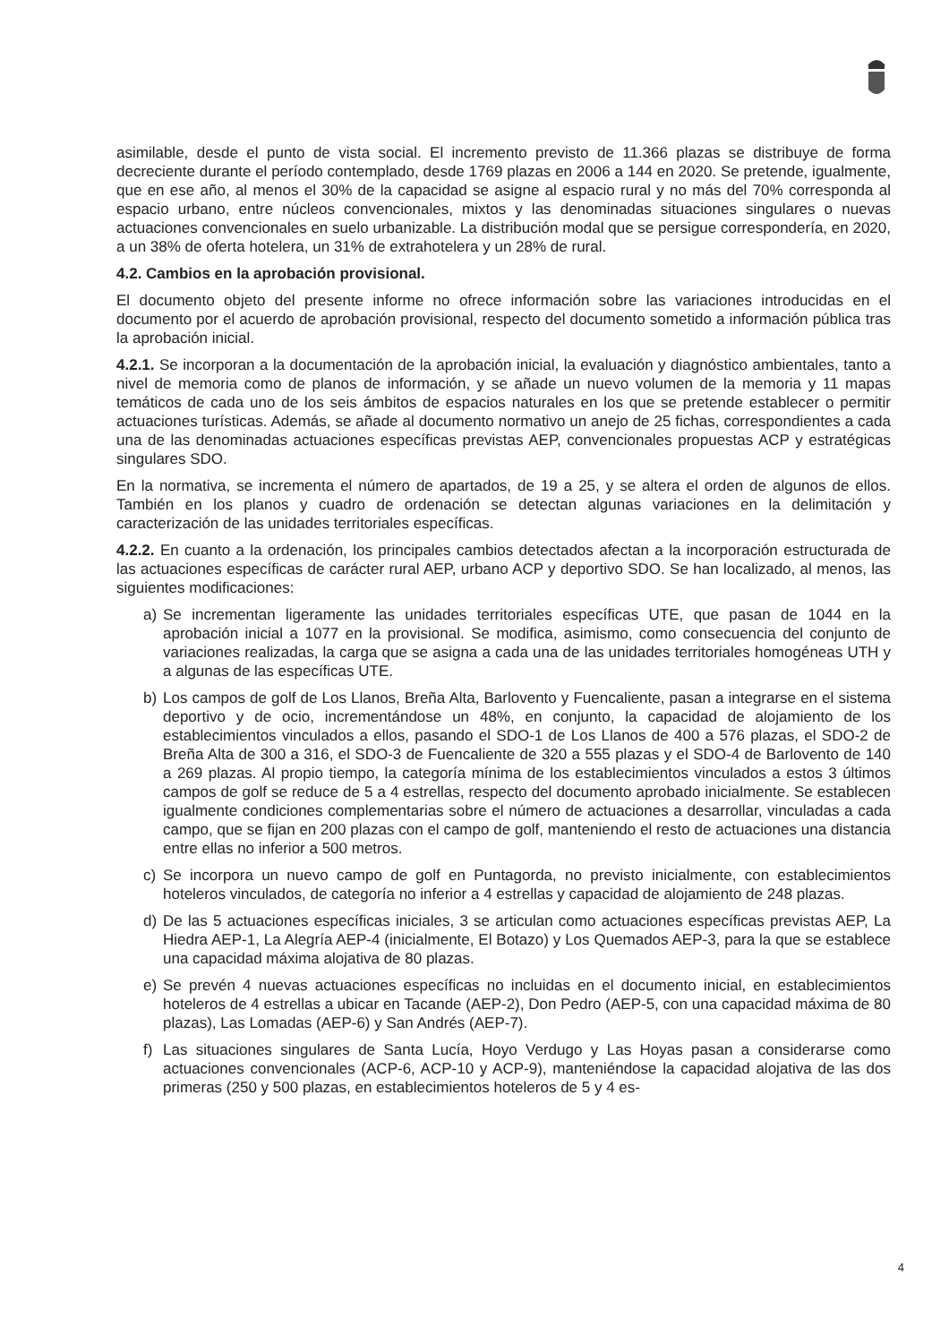asimilable, desde el punto de vista social. El incremento previsto de 11.366 plazas se distribuye de forma decreciente durante el período contemplado, desde 1769 plazas en 2006 a 144 en 2020. Se pretende, igualmente, que en ese año, al menos el 30% de la capacidad se asigne al espacio rural y no más del 70% corresponda al espacio urbano, entre núcleos convencionales, mixtos y las denominadas situaciones singulares o nuevas actuaciones convencionales en suelo urbanizable. La distribución modal que se persigue correspondería, en 2020, a un 38% de oferta hotelera, un 31% de extrahotelera y un 28% de rural.
4.2. Cambios en la aprobación provisional.
El documento objeto del presente informe no ofrece información sobre las variaciones introducidas en el documento por el acuerdo de aprobación provisional, respecto del documento sometido a información pública tras la aprobación inicial.
4.2.1. Se incorporan a la documentación de la aprobación inicial, la evaluación y diagnóstico ambientales, tanto a nivel de memoria como de planos de información, y se añade un nuevo volumen de la memoria y 11 mapas temáticos de cada uno de los seis ámbitos de espacios naturales en los que se pretende establecer o permitir actuaciones turísticas. Además, se añade al documento normativo un anejo de 25 fichas, correspondientes a cada una de las denominadas actuaciones específicas previstas AEP, convencionales propuestas ACP y estratégicas singulares SDO.
En la normativa, se incrementa el número de apartados, de 19 a 25, y se altera el orden de algunos de ellos. También en los planos y cuadro de ordenación se detectan algunas variaciones en la delimitación y caracterización de las unidades territoriales específicas.
4.2.2. En cuanto a la ordenación, los principales cambios detectados afectan a la incorporación estructurada de las actuaciones específicas de carácter rural AEP, urbano ACP y deportivo SDO. Se han localizado, al menos, las siguientes modificaciones:
a) Se incrementan ligeramente las unidades territoriales específicas UTE, que pasan de 1044 en la aprobación inicial a 1077 en la provisional. Se modifica, asimismo, como consecuencia del conjunto de variaciones realizadas, la carga que se asigna a cada una de las unidades territoriales homogéneas UTH y a algunas de las específicas UTE.
b) Los campos de golf de Los Llanos, Breña Alta, Barlovento y Fuencaliente, pasan a integrarse en el sistema deportivo y de ocio, incrementándose un 48%, en conjunto, la capacidad de alojamiento de los establecimientos vinculados a ellos, pasando el SDO-1 de Los Llanos de 400 a 576 plazas, el SDO-2 de Breña Alta de 300 a 316, el SDO-3 de Fuencaliente de 320 a 555 plazas y el SDO-4 de Barlovento de 140 a 269 plazas. Al propio tiempo, la categoría mínima de los establecimientos vinculados a estos 3 últimos campos de golf se reduce de 5 a 4 estrellas, respecto del documento aprobado inicialmente. Se establecen igualmente condiciones complementarias sobre el número de actuaciones a desarrollar, vinculadas a cada campo, que se fijan en 200 plazas con el campo de golf, manteniendo el resto de actuaciones una distancia entre ellas no inferior a 500 metros.
c) Se incorpora un nuevo campo de golf en Puntagorda, no previsto inicialmente, con establecimientos hoteleros vinculados, de categoría no inferior a 4 estrellas y capacidad de alojamiento de 248 plazas.
d) De las 5 actuaciones específicas iniciales, 3 se articulan como actuaciones específicas previstas AEP, La Hiedra AEP-1, La Alegría AEP-4 (inicialmente, El Botazo) y Los Quemados AEP-3, para la que se establece una capacidad máxima alojativa de 80 plazas.
e) Se prevén 4 nuevas actuaciones específicas no incluidas en el documento inicial, en establecimientos hoteleros de 4 estrellas a ubicar en Tacande (AEP-2), Don Pedro (AEP-5, con una capacidad máxima de 80 plazas), Las Lomadas (AEP-6) y San Andrés (AEP-7).
f) Las situaciones singulares de Santa Lucía, Hoyo Verdugo y Las Hoyas pasan a considerarse como actuaciones convencionales (ACP-6, ACP-10 y ACP-9), manteniéndose la capacidad alojativa de las dos primeras (250 y 500 plazas, en establecimientos hoteleros de 5 y 4 es-
4